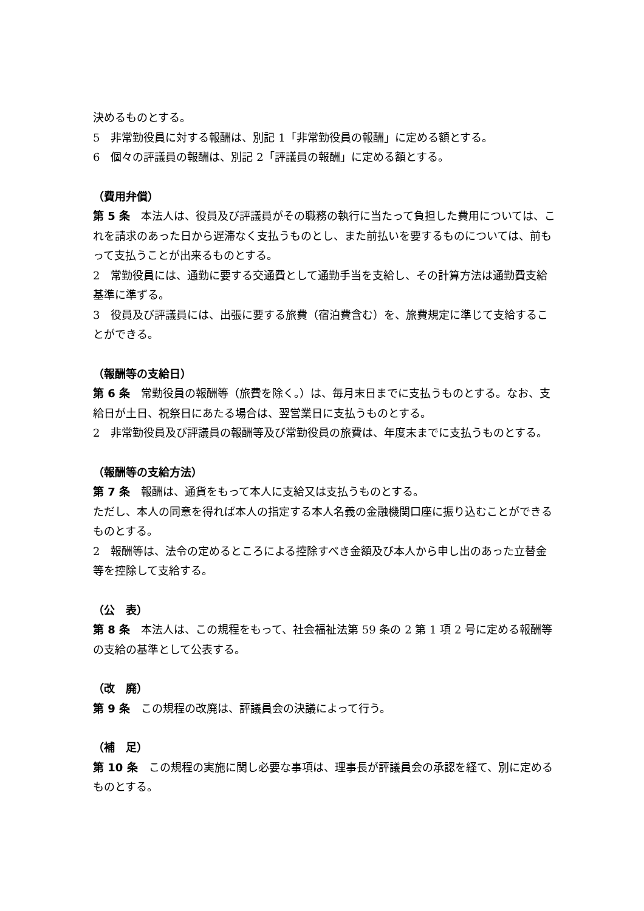決めるものとする。
5　非常勤役員に対する報酬は、別記 1「非常勤役員の報酬」に定める額とする。
6　個々の評議員の報酬は、別記 2「評議員の報酬」に定める額とする。
（費用弁償）
第 5 条　本法人は、役員及び評議員がその職務の執行に当たって負担した費用については、これを請求のあった日から遅滞なく支払うものとし、また前払いを要するものについては、前もって支払うことが出来るものとする。
2　常勤役員には、通勤に要する交通費として通勤手当を支給し、その計算方法は通勤費支給基準に準ずる。
3　役員及び評議員には、出張に要する旅費（宿泊費含む）を、旅費規定に準じて支給することができる。
（報酬等の支給日）
第 6 条　常勤役員の報酬等（旅費を除く。）は、毎月末日までに支払うものとする。なお、支給日が土日、祝祭日にあたる場合は、翌営業日に支払うものとする。
2　非常勤役員及び評議員の報酬等及び常勤役員の旅費は、年度末までに支払うものとする。
（報酬等の支給方法）
第 7 条　報酬は、通貨をもって本人に支給又は支払うものとする。
ただし、本人の同意を得れば本人の指定する本人名義の金融機関口座に振り込むことができるものとする。
2　報酬等は、法令の定めるところによる控除すべき金額及び本人から申し出のあった立替金等を控除して支給する。
（公　表）
第 8 条　本法人は、この規程をもって、社会福祉法第 59 条の 2 第 1 項 2 号に定める報酬等の支給の基準として公表する。
（改　廃）
第 9 条　この規程の改廃は、評議員会の決議によって行う。
（補　足）
第 10 条　この規程の実施に関し必要な事項は、理事長が評議員会の承認を経て、別に定めるものとする。